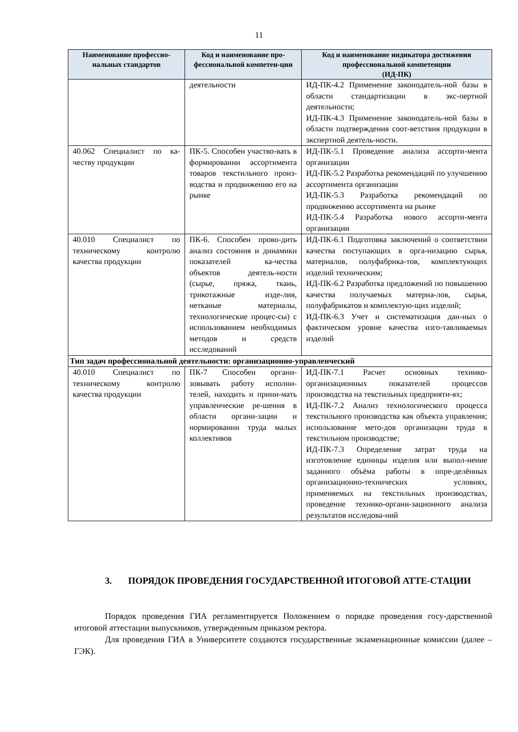11
| Наименование профессио-нальных стандартов | Код и наименование про-фессиональной компетен-ции | Код и наименование индикатора достижения профессиональной компетенции (ИД-ПК) |
| --- | --- | --- |
| | деятельности | ИД-ПК-4.2 Применение законодатель-ной базы в области стандартизации в экс-пертной деятельности; ИД-ПК-4.3 Применение законодатель-ной базы в области подтверждения соот-ветствия продукции в экспертной деятель-ности. |
| 40.062 Специалист по ка-честву продукции | ПК-5. Способен участво-вать в формировании ассортимента товаров текстильного произ-водства и продвижению его на рынке | ИД-ПК-5.1 Проведение анализа ассорти-мента организации ИД-ПК-5.2 Разработка рекомендаций по улучшению ассортимента организации ИД-ПК-5.3 Разработка рекомендаций по продвижению ассортимента на рынке ИД-ПК-5.4 Разработка нового ассорти-мента организации |
| 40.010 Специалист по техническому контролю качества продукции | ПК-6. Способен прово-дить анализ состояния и динамики показателей ка-чества объектов деятель-ности (сырье, пряжа, ткань, трикотажные изде-лия, нетканые материалы, технологические процес-сы) с использованием необходимых методов и средств исследований | ИД-ПК-6.1 Подготовка заключений о соответствии качества поступающих в орга-низацию сырья, материалов, полуфабрика-тов, комплектующих изделий техническим; ИД-ПК-6.2 Разработка предложений по повышению качества получаемых материа-лов, сырья, полуфабрикатов и комплектую-щих изделий; ИД-ПК-6.3 Учет и систематизация дан-ных о фактическом уровне качества изго-тавливаемых изделий |
| Тип задач профессиональной деятельности: организационно-управленческий | | |
| 40.010 Специалист по техническому контролю качества продукции | ПК-7 Способен органи-зовывать работу исполни-телей, находить и прини-мать управленческие ре-шения в области органи-зации и нормировании труда малых коллективов | ИД-ПК-7.1 Расчет основных технико-организационных показателей процессов производства на текстильных предприяти-ях; ИД-ПК-7.2 Анализ технологического процесса текстильного производства как объекта управления; использование мето-дов организации труда в текстильном производстве; ИД-ПК-7.3 Определение затрат труда на изготовление единицы изделия или выпол-нение заданного объёма работы в опре-делённых организационно-технических условиях, применяемых на текстильных производствах, проведение технико-органи-зационного анализа результатов исследова-ний |
3. ПОРЯДОК ПРОВЕДЕНИЯ ГОСУДАРСТВЕННОЙ ИТОГОВОЙ АТТЕ-СТАЦИИ
Порядок проведения ГИА регламентируется Положением о порядке проведения госу-дарственной итоговой аттестации выпускников, утвержденным приказом ректора.
Для проведения ГИА в Университете создаются государственные экзаменационные комиссии (далее – ГЭК).